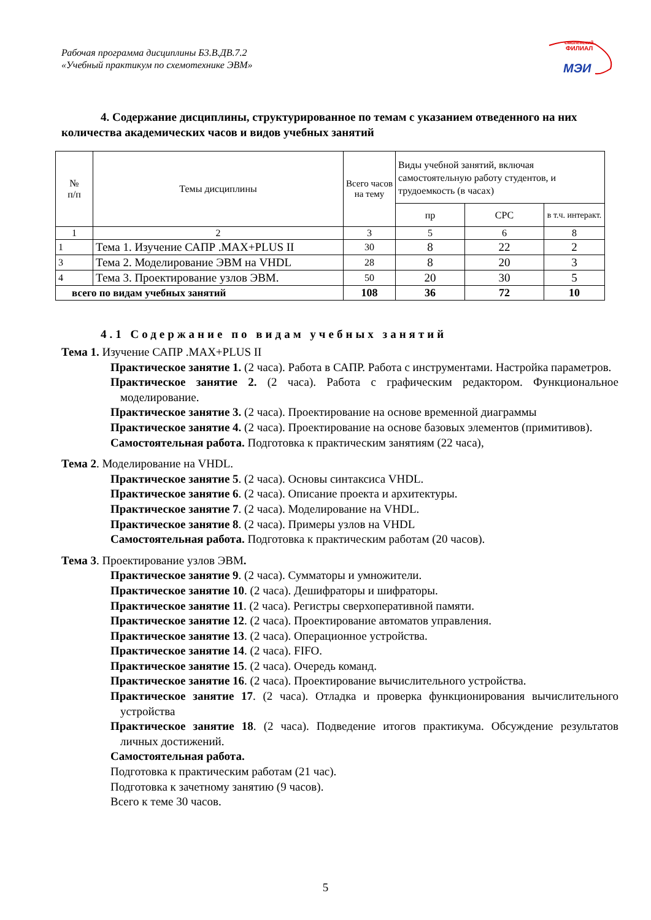Рабочая программа дисциплины Б3.В.ДВ.7.2
«Учебный практикум по схемотехнике ЭВМ»
смоленский
ФИЛИАЛ
МЭИ
4. Содержание дисциплины, структурированное по темам с указанием отведенного на них количества академических часов и видов учебных занятий
| № п/п | Темы дисциплины | Всего часов на тему | Виды учебной занятий, включая самостоятельную работу студентов, и трудоемкость (в часах) | | |
| --- | --- | --- | --- | --- | --- |
| | | | пр | СРС | в т.ч. интеракт. |
| 1 | 2 | 3 | 5 | 6 | 8 |
| 1 | Тема 1. Изучение САПР .MAX+PLUS II | 30 | 8 | 22 | 2 |
| 3 | Тема 2. Моделирование ЭВМ на VHDL | 28 | 8 | 20 | 3 |
| 4 | Тема 3. Проектирование узлов ЭВМ. | 50 | 20 | 30 | 5 |
| всего по видам учебных занятий | | 108 | 36 | 72 | 10 |
4.1 Содержание по видам учебных занятий
Тема 1. Изучение САПР .MAX+PLUS II
Практическое занятие 1. (2 часа). Работа в САПР. Работа с инструментами. Настройка параметров.
Практическое занятие 2. (2 часа). Работа с графическим редактором. Функциональное моделирование.
Практическое занятие 3. (2 часа). Проектирование на основе временной диаграммы
Практическое занятие 4. (2 часа). Проектирование на основе базовых элементов (примитивов).
Самостоятельная работа. Подготовка к практическим занятиям (22 часа),
Тема 2. Моделирование на VHDL.
Практическое занятие 5. (2 часа). Основы синтаксиса VHDL.
Практическое занятие 6. (2 часа). Описание проекта и архитектуры.
Практическое занятие 7. (2 часа). Моделирование на VHDL.
Практическое занятие 8. (2 часа). Примеры узлов на VHDL
Самостоятельная работа. Подготовка к практическим работам (20 часов).
Тема 3. Проектирование узлов ЭВМ.
Практическое занятие 9. (2 часа). Сумматоры и умножители.
Практическое занятие 10. (2 часа). Дешифраторы и шифраторы.
Практическое занятие 11. (2 часа). Регистры сверхоперативной памяти.
Практическое занятие 12. (2 часа). Проектирование автоматов управления.
Практическое занятие 13. (2 часа). Операционное устройства.
Практическое занятие 14. (2 часа). FIFO.
Практическое занятие 15. (2 часа). Очередь команд.
Практическое занятие 16. (2 часа). Проектирование вычислительного устройства.
Практическое занятие 17. (2 часа). Отладка и проверка функционирования вычислительного устройства
Практическое занятие 18. (2 часа). Подведение итогов практикума. Обсуждение результатов личных достижений.
Самостоятельная работа.
Подготовка к практическим работам (21 час).
Подготовка к зачетному занятию (9 часов).
Всего к теме 30 часов.
5